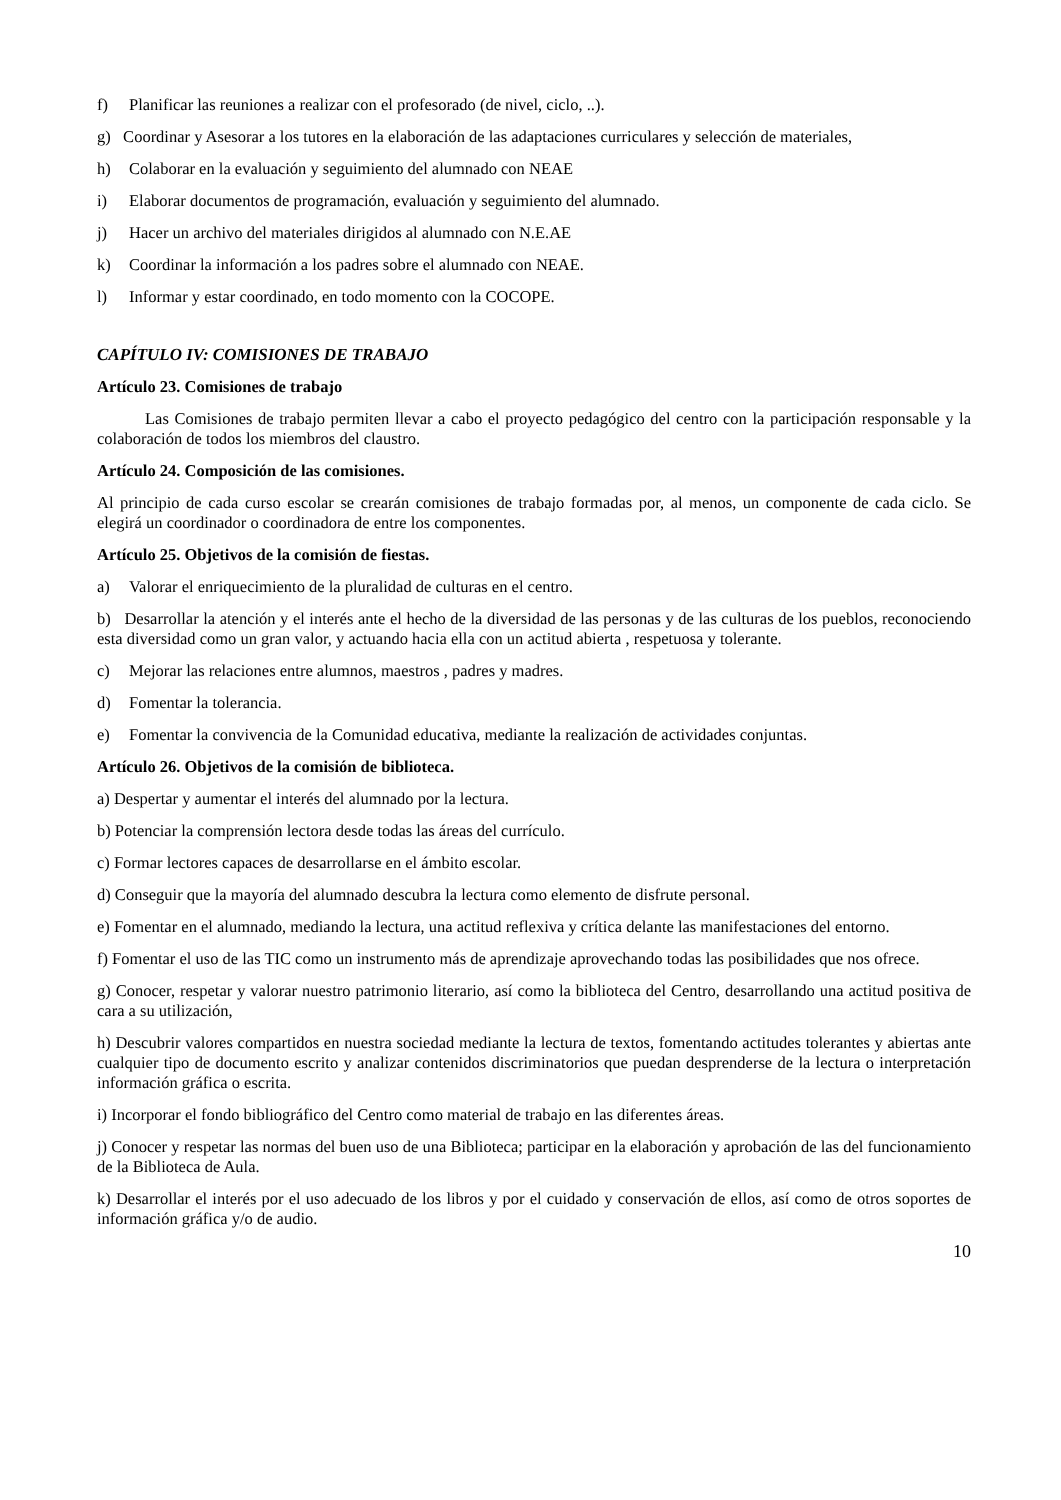f) Planificar las reuniones a realizar con el profesorado (de nivel, ciclo, ..).
g) Coordinar y Asesorar a los tutores en la elaboración de las adaptaciones curriculares y selección de materiales,
h) Colaborar en la evaluación y seguimiento del alumnado con NEAE
i) Elaborar documentos de programación, evaluación y seguimiento del alumnado.
j) Hacer un archivo del materiales dirigidos al alumnado con N.E.AE
k) Coordinar la información a los padres sobre el alumnado con NEAE.
l) Informar y estar coordinado, en todo momento con la COCOPE.
CAPÍTULO IV: COMISIONES DE TRABAJO
Artículo 23. Comisiones de trabajo
Las Comisiones de trabajo permiten llevar a cabo el proyecto pedagógico del centro con la participación responsable y la colaboración de todos los miembros del claustro.
Artículo 24. Composición de las comisiones.
Al principio de cada curso escolar se crearán comisiones de trabajo formadas por, al menos, un componente de cada ciclo. Se elegirá un coordinador o coordinadora de entre los componentes.
Artículo 25. Objetivos de la comisión de fiestas.
a) Valorar el enriquecimiento de la pluralidad de culturas en el centro.
b) Desarrollar la atención y el interés ante el hecho de la diversidad de las personas y de las culturas de los pueblos, reconociendo esta diversidad como un gran valor, y actuando hacia ella con un actitud abierta , respetuosa y tolerante.
c) Mejorar las relaciones entre alumnos, maestros , padres y madres.
d) Fomentar la tolerancia.
e) Fomentar la convivencia de la Comunidad educativa, mediante la realización de actividades conjuntas.
Artículo 26. Objetivos de la comisión de biblioteca.
a) Despertar y aumentar el interés del alumnado por la lectura.
b) Potenciar la comprensión lectora desde todas las áreas del currículo.
c) Formar lectores capaces de desarrollarse en el ámbito escolar.
d) Conseguir que la mayoría del alumnado descubra la lectura como elemento de disfrute personal.
e) Fomentar en el alumnado, mediando la lectura, una actitud reflexiva y crítica delante las manifestaciones del entorno.
f) Fomentar el uso de las TIC como un instrumento más de aprendizaje aprovechando todas las posibilidades que nos ofrece.
g) Conocer, respetar y valorar nuestro patrimonio literario, así como la biblioteca del Centro, desarrollando una actitud positiva de cara a su utilización,
h) Descubrir valores compartidos en nuestra sociedad mediante la lectura de textos, fomentando actitudes tolerantes y abiertas ante cualquier tipo de documento escrito y analizar contenidos discriminatorios que puedan desprenderse de la lectura o interpretación información gráfica o escrita.
i) Incorporar el fondo bibliográfico del Centro como material de trabajo en las diferentes áreas.
j) Conocer y respetar las normas del buen uso de una Biblioteca; participar en la elaboración y aprobación de las del funcionamiento de la Biblioteca de Aula.
k) Desarrollar el interés por el uso adecuado de los libros y por el cuidado y conservación de ellos, así como de otros soportes de información gráfica y/o de audio.
10